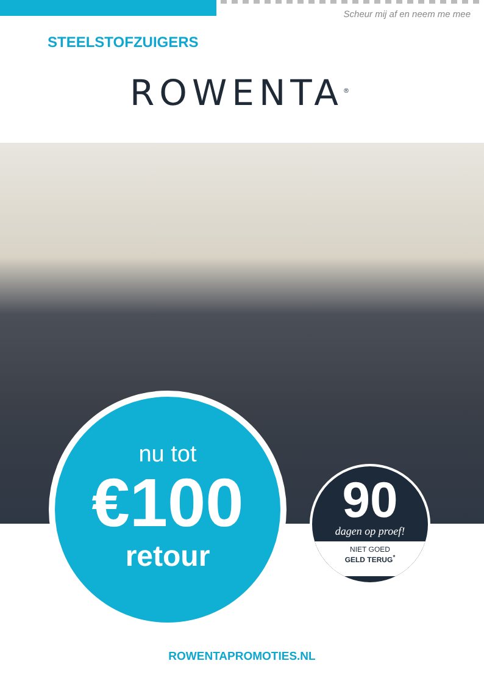Scheur mij af en neem me mee
STEELSTOFZUIGERS
ROWENTA<sup>®</sup>
nu tot
€100
retour
90
dagen op proef!
NIET GOED
GELD TERUG<sup>*</sup>
ROWENTAPROMOTIES.NL